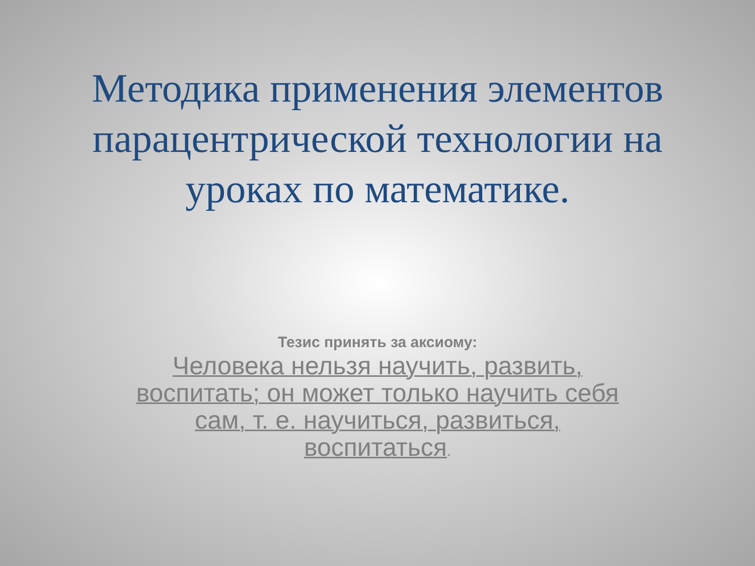Методика применения элементов парацентрической технологии на уроках по математике.
Тезис принять за аксиому:
Человека нельзя научить, развить, воспитать; он может только научить себя сам, т. е. научиться, развиться, воспитаться.